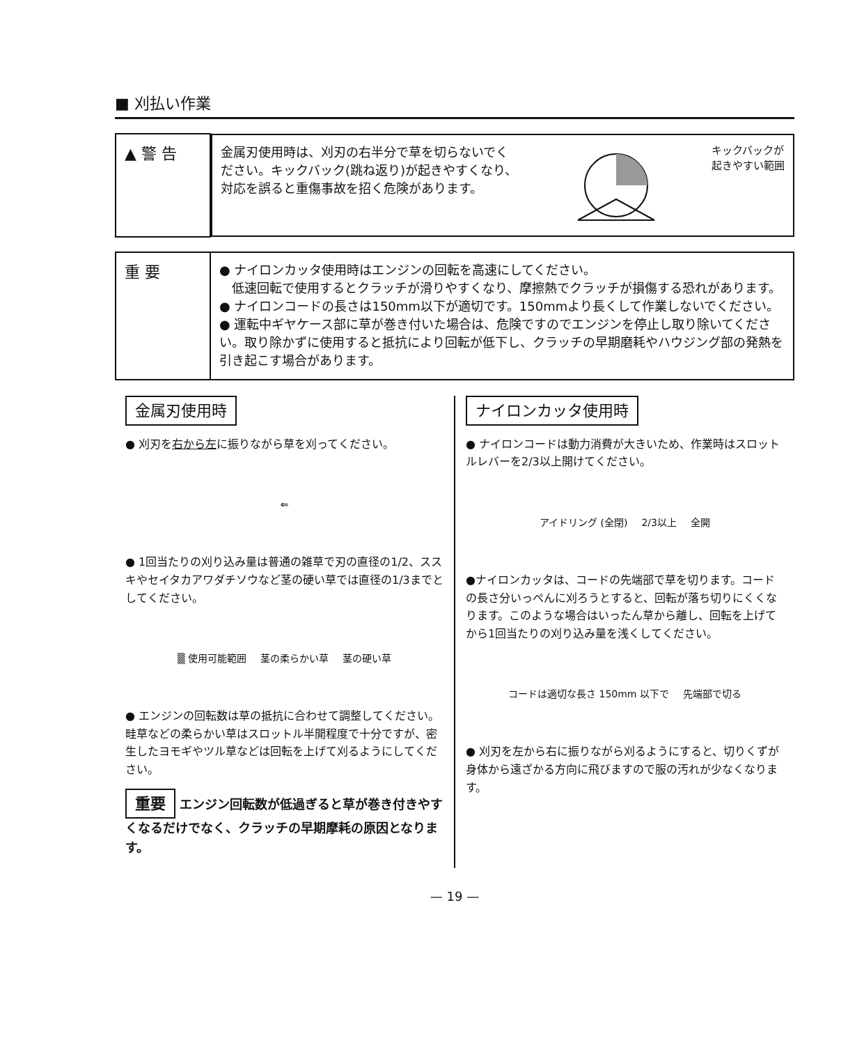■ 刈払い作業
| ▲ 警 告 | 金属刃使用時は、刈刃の右半分で草を切らないでください。キックバック(跳ね返り)が起きやすくなり、対応を誤ると重傷事故を招く危険があります。 キックバックが 起きやすい範囲 |
| 重 要 | ● ナイロンカッタ使用時はエンジンの回転を高速にしてください。 低速回転で使用するとクラッチが滑りやすくなり、摩擦熱でクラッチが損傷する恐れがあります。 ● ナイロンコードの長さは150mm以下が適切です。150mmより長くして作業しないでください。 ● 運転中ギヤケース部に草が巻き付いた場合は、危険ですのでエンジンを停止し取り除いてください。取り除かずに使用すると抵抗により回転が低下し、クラッチの早期磨耗やハウジング部の発熱を引き起こす場合があります。 |
金属刃使用時
● 刈刃を右から左に振りながら草を刈ってください。
⇐
● 1回当たりの刈り込み量は普通の雑草で刃の直径の1/2、ススキやセイタカアワダチソウなど茎の硬い草では直径の1/3までとしてください。
▒ 使用可能範囲 茎の柔らかい草 茎の硬い草
● エンジンの回転数は草の抵抗に合わせて調整してください。
畦草などの柔らかい草はスロットル半開程度で十分ですが、密生したヨモギやツル草などは回転を上げて刈るようにしてください。
重要 エンジン回転数が低過ぎると草が巻き付きやすくなるだけでなく、クラッチの早期摩耗の原因となります。
ナイロンカッタ使用時
● ナイロンコードは動力消費が大きいため、作業時はスロットルレバーを2/3以上開けてください。
アイドリング (全閉) 2/3以上 全開
●ナイロンカッタは、コードの先端部で草を切ります。コードの長さ分いっぺんに刈ろうとすると、回転が落ち切りにくくなります。このような場合はいったん草から離し、回転を上げてから1回当たりの刈り込み量を浅くしてください。
コードは適切な長さ 150mm 以下で 先端部で切る
● 刈刃を左から右に振りながら刈るようにすると、切りくずが身体から遠ざかる方向に飛びますので服の汚れが少なくなります。
— 19 —